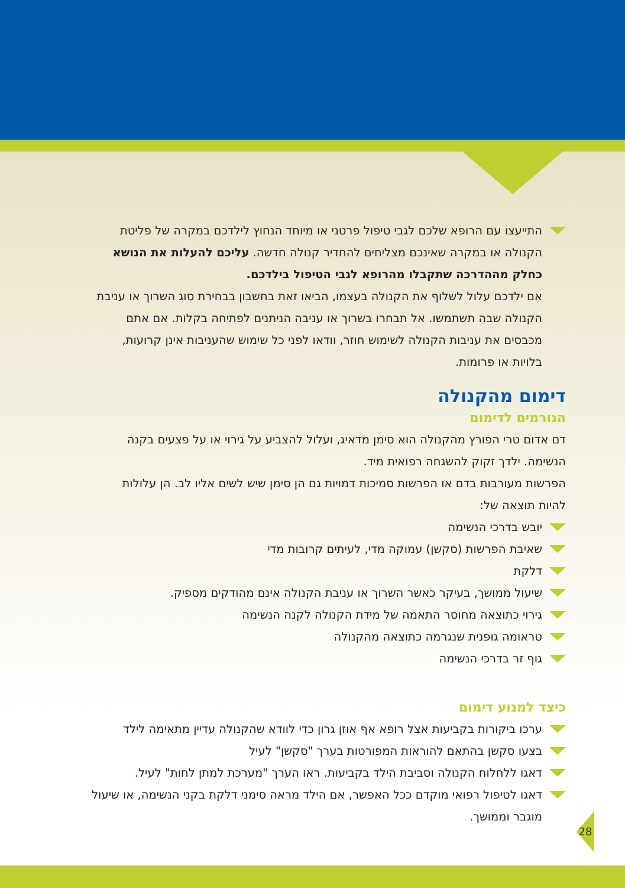התייעצו עם הרופא שלכם לגבי טיפול פרטני או מיוחד הנחוץ לילדכם במקרה של פליטת הקנולה או במקרה שאינכם מצליחים להחדיר קנולה חדשה. עליכם להעלות את הנושא כחלק מההדרכה שתקבלו מהרופא לגבי הטיפול בילדכם.
אם ילדכם עלול לשלוף את הקנולה בעצמו, הביאו זאת בחשבון בבחירת סוג השרוך או עניבת הקנולה שבה תשתמשו. אל תבחרו בשרוך או עניבה הניתנים לפתיחה בקלות. אם אתם מכבסים את עניבות הקנולה לשימוש חוזר, וודאו לפני כל שימוש שהעניבות אינן קרועות, בלויות או פרומות.
דימום מהקנולה
הגורמים לדימום
דם אדום טרי הפורץ מהקנולה הוא סימן מדאיג, ועלול להצביע על גירוי או על פצעים בקנה הנשימה. ילדך זקוק להשגחה רפואית מיד.
הפרשות מעורבות בדם או הפרשות סמיכות דמויות גם הן סימן שיש לשים אליו לב. הן עלולות להיות תוצאה של:
יובש בדרכי הנשימה
שאיבת הפרשות (סקשן) עמוקה מדי, לעיתים קרובות מדי
דלקת
שיעול ממושך, בעיקר כאשר השרוך או עניבת הקנולה אינם מהודקים מספיק.
גירוי כתוצאה מחוסר התאמה של מידת הקנולה לקנה הנשימה
טראומה גופנית שנגרמה כתוצאה מהקנולה
גוף זר בדרכי הנשימה
כיצד למנוע דימום
ערכו ביקורות בקביעות אצל רופא אף אוזן גרון כדי לוודא שהקנולה עדיין מתאימה לילד
בצעו סקשן בהתאם להוראות המפורטות בערך "סקשן" לעיל
דאגו ללחלוח הקנולה וסביבת הילד בקביעות. ראו הערך "מערכת למתן לחות" לעיל.
דאגו לטיפול רפואי מוקדם ככל האפשר, אם הילד מראה סימני דלקת בקני הנשימה, או שיעול מוגבר וממושך.
28